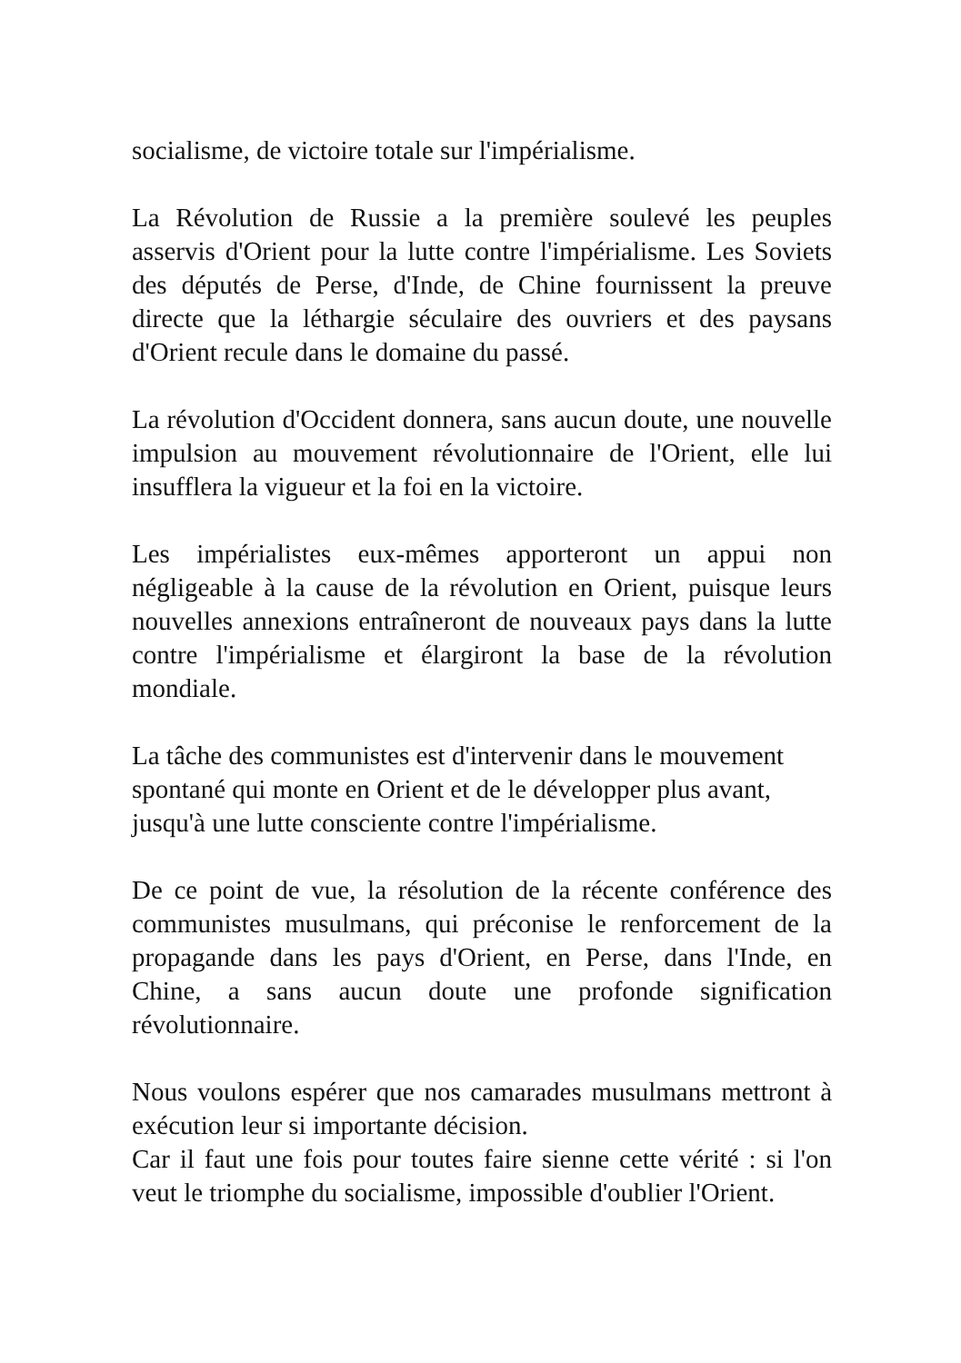socialisme, de victoire totale sur l'impérialisme.
La Révolution de Russie a la première soulevé les peuples asservis d'Orient pour la lutte contre l'impérialisme. Les Soviets des députés de Perse, d'Inde, de Chine fournissent la preuve directe que la léthargie séculaire des ouvriers et des paysans d'Orient recule dans le domaine du passé.
La révolution d'Occident donnera, sans aucun doute, une nouvelle impulsion au mouvement révolutionnaire de l'Orient, elle lui insufflera la vigueur et la foi en la victoire.
Les impérialistes eux-mêmes apporteront un appui non négligeable à la cause de la révolution en Orient, puisque leurs nouvelles annexions entraîneront de nouveaux pays dans la lutte contre l'impérialisme et élargiront la base de la révolution mondiale.
La tâche des communistes est d'intervenir dans le mouvement spontané qui monte en Orient et de le développer plus avant, jusqu'à une lutte consciente contre l'impérialisme.
De ce point de vue, la résolution de la récente conférence des communistes musulmans, qui préconise le renforcement de la propagande dans les pays d'Orient, en Perse, dans l'Inde, en Chine, a sans aucun doute une profonde signification révolutionnaire.
Nous voulons espérer que nos camarades musulmans mettront à exécution leur si importante décision.
Car il faut une fois pour toutes faire sienne cette vérité : si l'on veut le triomphe du socialisme, impossible d'oublier l'Orient.